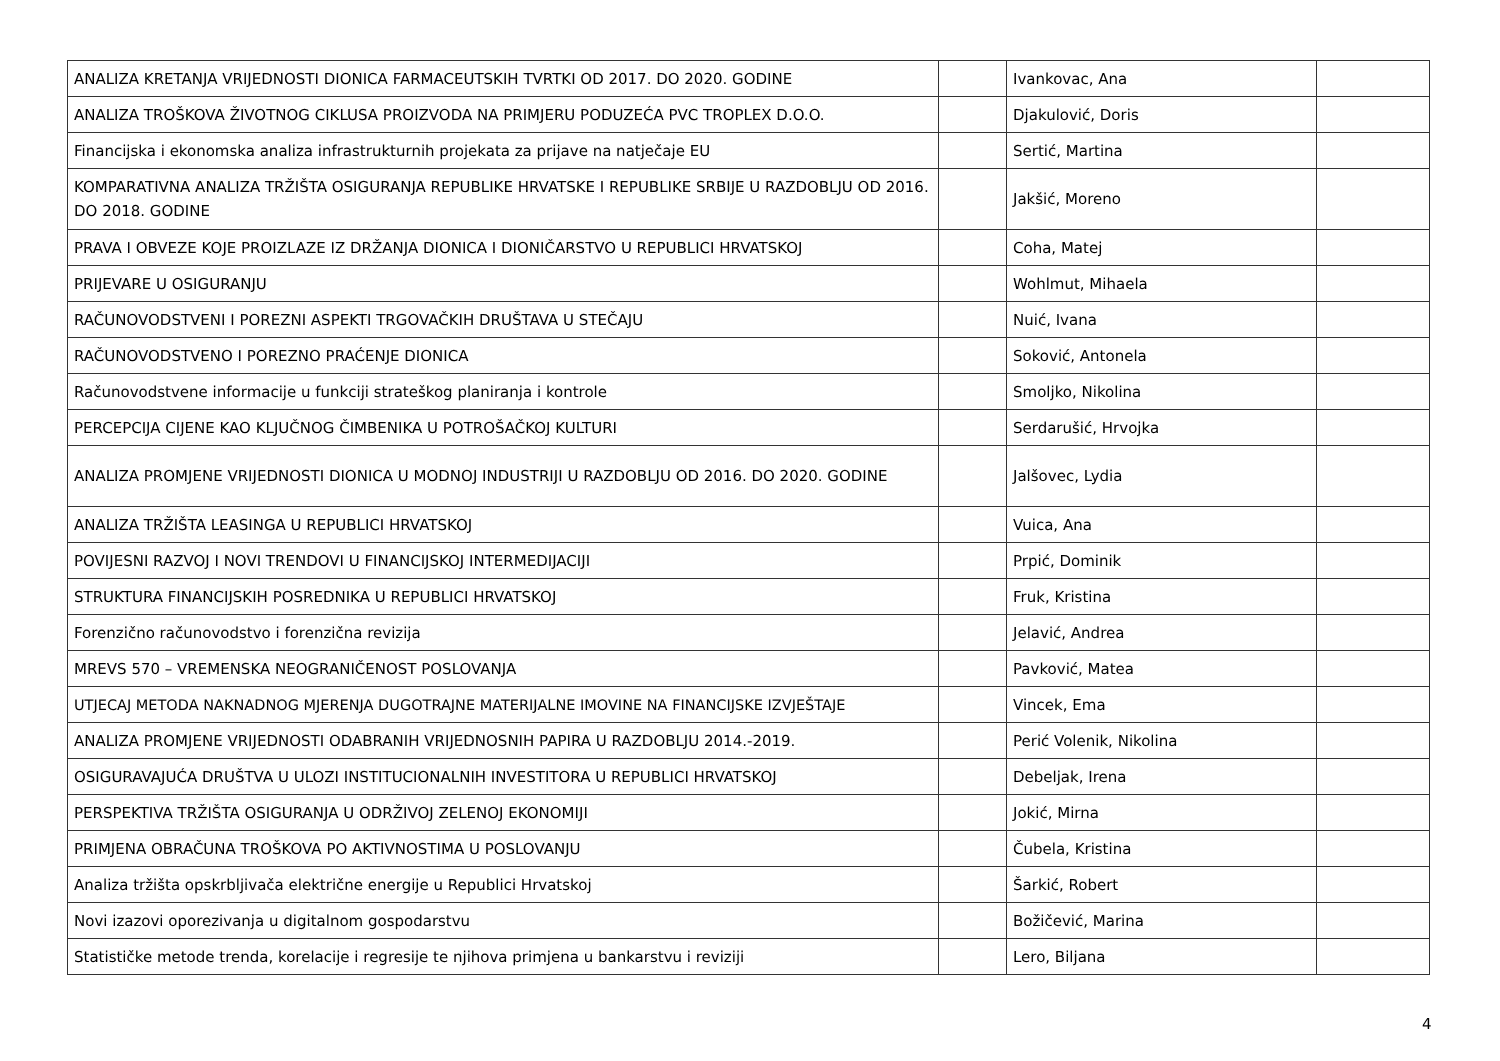| ANALIZA KRETANJA VRIJEDNOSTI DIONICA FARMACEUTSKIH TVRTKI OD 2017. DO 2020. GODINE | | Ivankovac, Ana | |
| ANALIZA TROŠKOVA ŽIVOTNOG CIKLUSA PROIZVODA NA PRIMJERU PODUZEĆA PVC TROPLEX D.O.O. | | Djakulović, Doris | |
| Financijska i ekonomska analiza infrastrukturnih projekata za prijave na natječaje EU | | Sertić, Martina | |
| KOMPARATIVNA ANALIZA TRŽIŠTA OSIGURANJA REPUBLIKE HRVATSKE I REPUBLIKE SRBIJE U RAZDOBLJU OD 2016. DO 2018. GODINE | | Jakšić, Moreno | |
| PRAVA I OBVEZE KOJE PROIZLAZE IZ DRŽANJA DIONICA I DIONIČARSTVO U REPUBLICI HRVATSKOJ | | Coha, Matej | |
| PRIJEVARE U OSIGURANJU | | Wohlmut, Mihaela | |
| RAČUNOVODSTVENI I POREZNI ASPEKTI TRGOVAČKIH DRUŠTAVA U STEČAJU | | Nuić, Ivana | |
| RAČUNOVODSTVENO I POREZNO PRAĆENJE DIONICA | | Soković, Antonela | |
| Računovodstvene informacije u funkciji strateškog planiranja i kontrole | | Smoljko, Nikolina | |
| PERCEPCIJA CIJENE KAO KLJUČNOG ČIMBENIKA U POTROŠAČKOJ KULTURI | | Serdarušić, Hrvojka | |
| ANALIZA PROMJENE VRIJEDNOSTI DIONICA U MODNOJ INDUSTRIJI U RAZDOBLJU OD 2016. DO 2020. GODINE | | Jalšovec, Lydia | |
| ANALIZA TRŽIŠTA LEASINGA U REPUBLICI HRVATSKOJ | | Vuica, Ana | |
| POVIJESNI RAZVOJ I NOVI TRENDOVI U FINANCIJSKOJ INTERMEDIJACIJI | | Prpić, Dominik | |
| STRUKTURA FINANCIJSKIH POSREDNIKA U REPUBLICI HRVATSKOJ | | Fruk, Kristina | |
| Forenzično računovodstvo i forenzična revizija | | Jelavić, Andrea | |
| MREVS 570 – VREMENSKA NEOGRANIČENOST POSLOVANJA | | Pavković, Matea | |
| UTJECAJ METODA NAKNADNOG MJERENJA DUGOTRAJNE MATERIJALNE IMOVINE NA FINANCIJSKE IZVJEŠTAJE | | Vincek, Ema | |
| ANALIZA PROMJENE VRIJEDNOSTI ODABRANIH VRIJEDNOSNIH PAPIRA U RAZDOBLJU 2014.-2019. | | Perić Volenik, Nikolina | |
| OSIGURAVAJUĆA DRUŠTVA U ULOZI INSTITUCIONALNIH INVESTITORA U REPUBLICI HRVATSKOJ | | Debeljak, Irena | |
| PERSPEKTIVA TRŽIŠTA OSIGURANJA U ODRŽIVOJ ZELENOJ EKONOMIJI | | Jokić, Mirna | |
| PRIMJENA OBRAČUNA TROŠKOVA PO AKTIVNOSTIMA U POSLOVANJU | | Čubela, Kristina | |
| Analiza tržišta opskrbljivača električne energije u Republici Hrvatskoj | | Šarkić, Robert | |
| Novi izazovi oporezivanja u digitalnom gospodarstvu | | Božičević, Marina | |
| Statističke metode trenda, korelacije i regresije te njihova primjena u bankarstvu i reviziji | | Lero, Biljana | |
4